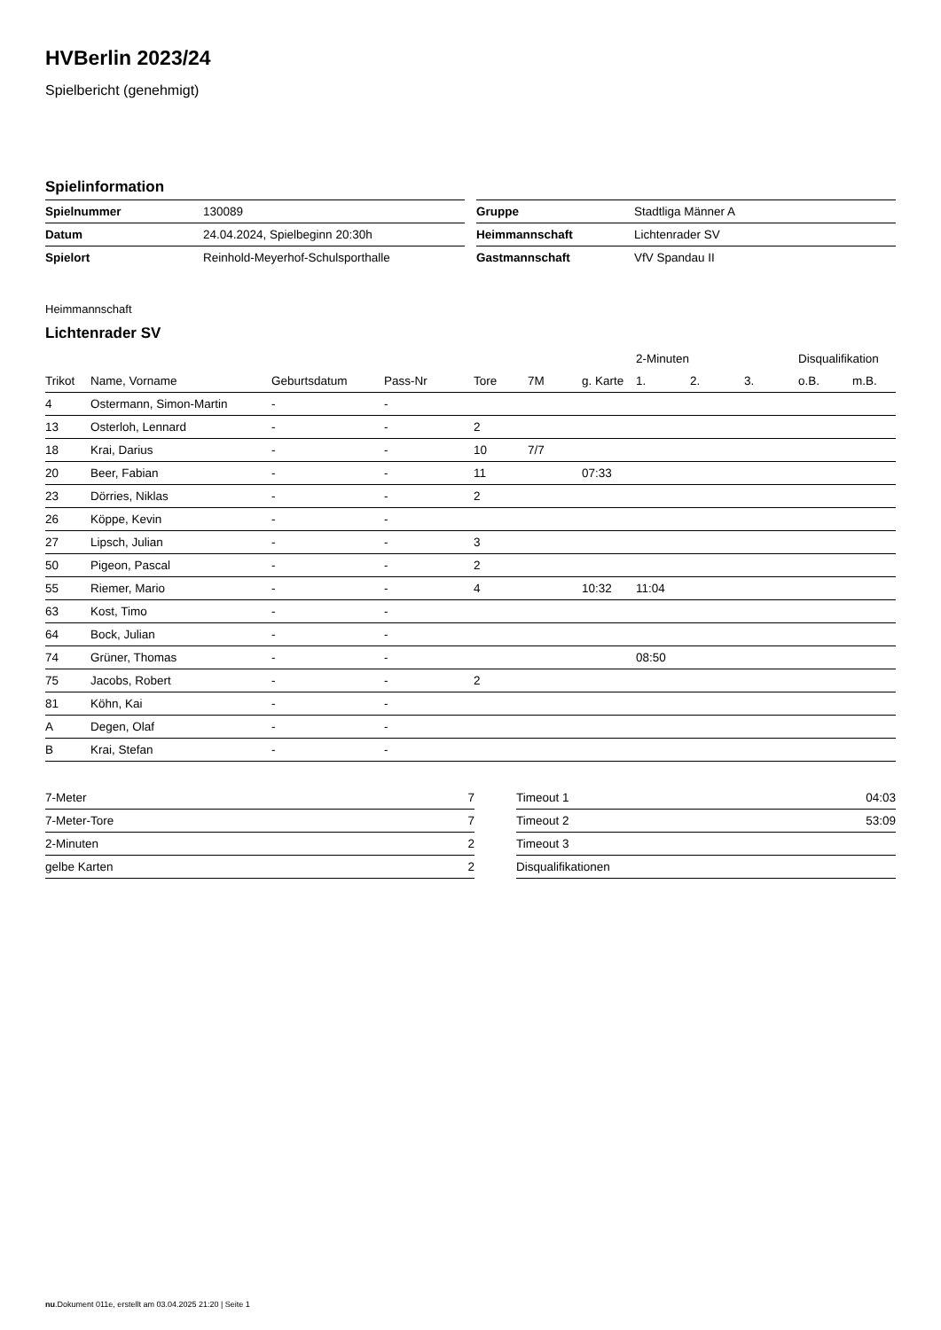HVBerlin 2023/24
Spielbericht (genehmigt)
Spielinformation
| Spielnummer | 130089 |
| Datum | 24.04.2024, Spielbeginn 20:30h |
| Spielort | Reinhold-Meyerhof-Schulsporthalle |
| Gruppe | Stadtliga Männer A |
| Heimmannschaft | Lichtenrader SV |
| Gastmannschaft | VfV Spandau II |
Heimmannschaft
Lichtenrader SV
| | | | | | | | 2-Minuten | | | Disqualifikation | |
| --- | --- | --- | --- | --- | --- | --- | --- | --- | --- | --- | --- |
| Trikot | Name, Vorname | Geburtsdatum | Pass-Nr | Tore | 7M | g. Karte | 1. | 2. | 3. | o.B. | m.B. |
| 4 | Ostermann, Simon-Martin | - | - | | | | | | | | |
| 13 | Osterloh, Lennard | - | - | 2 | | | | | | | |
| 18 | Krai, Darius | - | - | 10 | 7/7 | | | | | | |
| 20 | Beer, Fabian | - | - | 11 | | 07:33 | | | | | |
| 23 | Dörries, Niklas | - | - | 2 | | | | | | | |
| 26 | Köppe, Kevin | - | - | | | | | | | | |
| 27 | Lipsch, Julian | - | - | 3 | | | | | | | |
| 50 | Pigeon, Pascal | - | - | 2 | | | | | | | |
| 55 | Riemer, Mario | - | - | 4 | | 10:32 | 11:04 | | | | |
| 63 | Kost, Timo | - | - | | | | | | | | |
| 64 | Bock, Julian | - | - | | | | | | | | |
| 74 | Grüner, Thomas | - | - | | | | 08:50 | | | | |
| 75 | Jacobs, Robert | - | - | 2 | | | | | | | |
| 81 | Köhn, Kai | - | - | | | | | | | | |
| A | Degen, Olaf | - | - | | | | | | | | |
| B | Krai, Stefan | - | - | | | | | | | | |
| 7-Meter | 7 |
| 7-Meter-Tore | 7 |
| 2-Minuten | 2 |
| gelbe Karten | 2 |
| Timeout 1 | 04:03 |
| Timeout 2 | 53:09 |
| Timeout 3 | |
| Disqualifikationen | |
nu.Dokument 011e, erstellt am 03.04.2025 21:20 | Seite 1